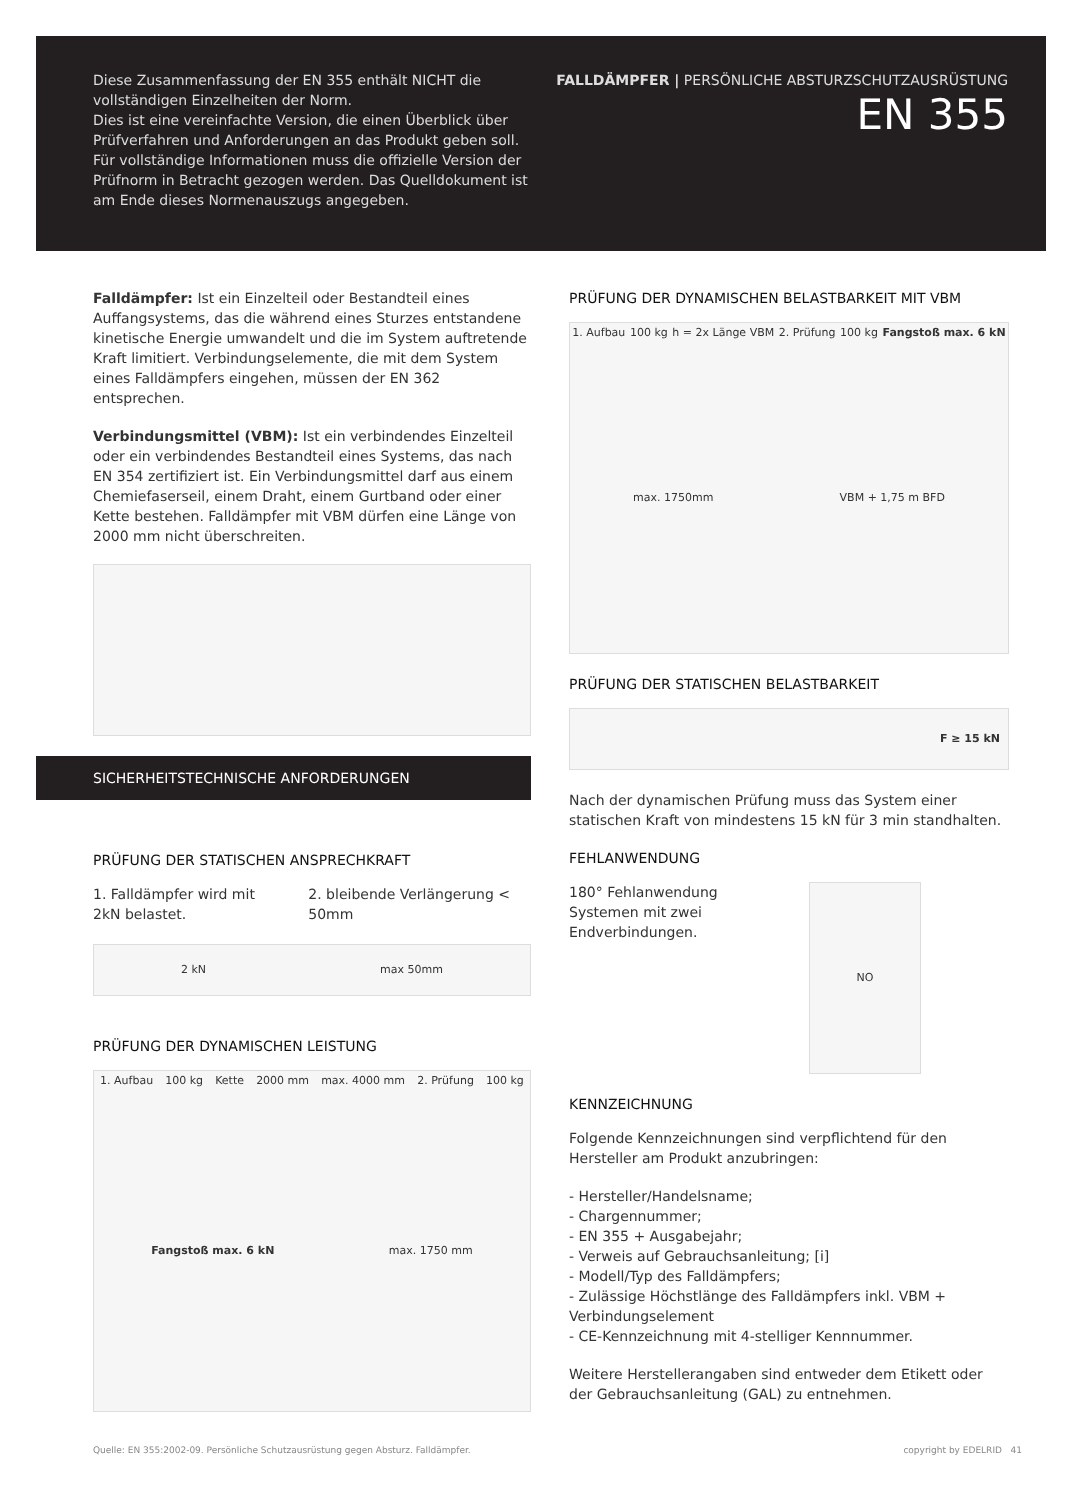Diese Zusammenfassung der EN 355 enthält NICHT die vollständigen Einzelheiten der Norm.
Dies ist eine vereinfachte Version, die einen Überblick über Prüfverfahren und Anforderungen an das Produkt geben soll. Für vollständige Informationen muss die offizielle Version der Prüfnorm in Betracht gezogen werden. Das Quelldokument ist am Ende dieses Normenauszugs angegeben.
FALLDÄMPFER | PERSÖNLICHE ABSTURZSCHUTZAUSRÜSTUNG
EN 355
Falldämpfer: Ist ein Einzelteil oder Bestandteil eines Auffangsystems, das die während eines Sturzes entstandene kinetische Energie umwandelt und die im System auftretende Kraft limitiert. Verbindungselemente, die mit dem System eines Falldämpfers eingehen, müssen der EN 362 entsprechen.
Verbindungsmittel (VBM): Ist ein verbindendes Einzelteil oder ein verbindendes Bestandteil eines Systems, das nach EN 354 zertifiziert ist. Ein Verbindungsmittel darf aus einem Chemiefaserseil, einem Draht, einem Gurtband oder einer Kette bestehen. Falldämpfer mit VBM dürfen eine Länge von 2000 mm nicht überschreiten.
SICHERHEITSTECHNISCHE ANFORDERUNGEN
PRÜFUNG DER STATISCHEN ANSPRECHKRAFT
1. Falldämpfer wird mit 2kN belastet.
2. bleibende Verlängerung < 50mm
2 kN max 50mm
PRÜFUNG DER DYNAMISCHEN LEISTUNG
1. Aufbau 100 kg Kette 2000 mm max. 4000 mm 2. Prüfung 100 kg Fangstoß max. 6 kN max. 1750 mm
PRÜFUNG DER DYNAMISCHEN BELASTBARKEIT MIT VBM
1. Aufbau 100 kg h = 2x Länge VBM 2. Prüfung 100 kg Fangstoß max. 6 kN max. 1750mm VBM + 1,75 m BFD
PRÜFUNG DER STATISCHEN BELASTBARKEIT
F ≥ 15 kN
Nach der dynamischen Prüfung muss das System einer statischen Kraft von mindestens 15 kN für 3 min standhalten.
FEHLANWENDUNG
180° Fehlanwendung Systemen mit zwei Endverbindungen.
NO
KENNZEICHNUNG
Folgende Kennzeichnungen sind verpflichtend für den Hersteller am Produkt anzubringen:
- Hersteller/Handelsname;
- Chargennummer;
- EN 355 + Ausgabejahr;
- Verweis auf Gebrauchsanleitung; [i]
- Modell/Typ des Falldämpfers;
- Zulässige Höchstlänge des Falldämpfers inkl. VBM + Verbindungselement
- CE-Kennzeichnung mit 4-stelliger Kennnummer.
Weitere Herstellerangaben sind entweder dem Etikett oder der Gebrauchsanleitung (GAL) zu entnehmen.
Quelle: EN 355:2002-09. Persönliche Schutzausrüstung gegen Absturz. Falldämpfer. copyright by EDELRID 41